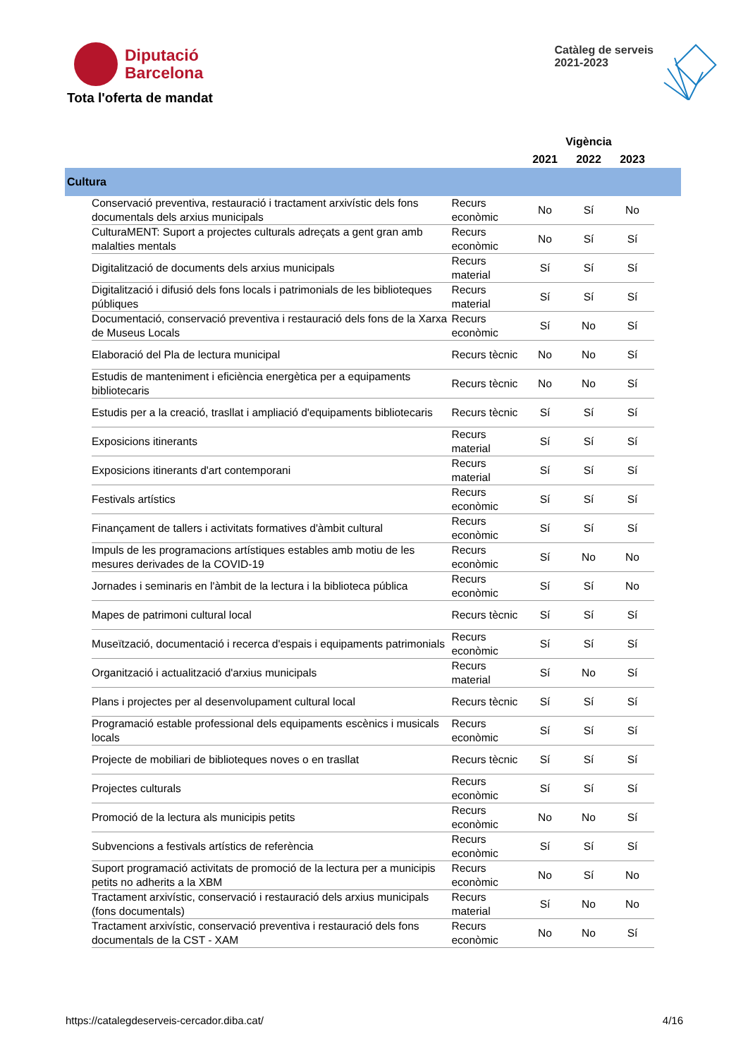Diputació
Barcelona
Catàleg de serveis
2021-2023
Tota l'oferta de mandat
| | | | Vigència | | | |
| --- | --- | --- | --- | --- | --- | --- |
| | | | 2021 | 2022 | 2023 | |
| Cultura | | | | | | |
| | Conservació preventiva, restauració i tractament arxivístic dels fons documentals dels arxius municipals | Recurs econòmic | No | Sí | No | |
| | CulturaMENT: Suport a projectes culturals adreçats a gent gran amb malalties mentals | Recurs econòmic | No | Sí | Sí | |
| | Digitalització de documents dels arxius municipals | Recurs material | Sí | Sí | Sí | |
| | Digitalització i difusió dels fons locals i patrimonials de les biblioteques públiques | Recurs material | Sí | Sí | Sí | |
| | Documentació, conservació preventiva i restauració dels fons de la Xarxa de Museus Locals | Recurs econòmic | Sí | No | Sí | |
| | Elaboració del Pla de lectura municipal | Recurs tècnic | No | No | Sí | |
| | Estudis de manteniment i eficiència energètica per a equipaments bibliotecaris | Recurs tècnic | No | No | Sí | |
| | Estudis per a la creació, trasllat i ampliació d'equipaments bibliotecaris | Recurs tècnic | Sí | Sí | Sí | |
| | Exposicions itinerants | Recurs material | Sí | Sí | Sí | |
| | Exposicions itinerants d'art contemporani | Recurs material | Sí | Sí | Sí | |
| | Festivals artístics | Recurs econòmic | Sí | Sí | Sí | |
| | Finançament de tallers i activitats formatives d'àmbit cultural | Recurs econòmic | Sí | Sí | Sí | |
| | Impuls de les programacions artístiques estables amb motiu de les mesures derivades de la COVID-19 | Recurs econòmic | Sí | No | No | |
| | Jornades i seminaris en l'àmbit de la lectura i la biblioteca pública | Recurs econòmic | Sí | Sí | No | |
| | Mapes de patrimoni cultural local | Recurs tècnic | Sí | Sí | Sí | |
| | Museïtzació, documentació i recerca d'espais i equipaments patrimonials | Recurs econòmic | Sí | Sí | Sí | |
| | Organització i actualització d'arxius municipals | Recurs material | Sí | No | Sí | |
| | Plans i projectes per al desenvolupament cultural local | Recurs tècnic | Sí | Sí | Sí | |
| | Programació estable professional dels equipaments escènics i musicals locals | Recurs econòmic | Sí | Sí | Sí | |
| | Projecte de mobiliari de biblioteques noves o en trasllat | Recurs tècnic | Sí | Sí | Sí | |
| | Projectes culturals | Recurs econòmic | Sí | Sí | Sí | |
| | Promoció de la lectura als municipis petits | Recurs econòmic | No | No | Sí | |
| | Subvencions a festivals artístics de referència | Recurs econòmic | Sí | Sí | Sí | |
| | Suport programació activitats de promoció de la lectura per a municipis petits no adherits a la XBM | Recurs econòmic | No | Sí | No | |
| | Tractament arxivístic, conservació i restauració dels arxius municipals (fons documentals) | Recurs material | Sí | No | No | |
| | Tractament arxivístic, conservació preventiva i restauració dels fons documentals de la CST - XAM | Recurs econòmic | No | No | Sí | |
https://catalegdeserveis-cercador.diba.cat/ 4/16